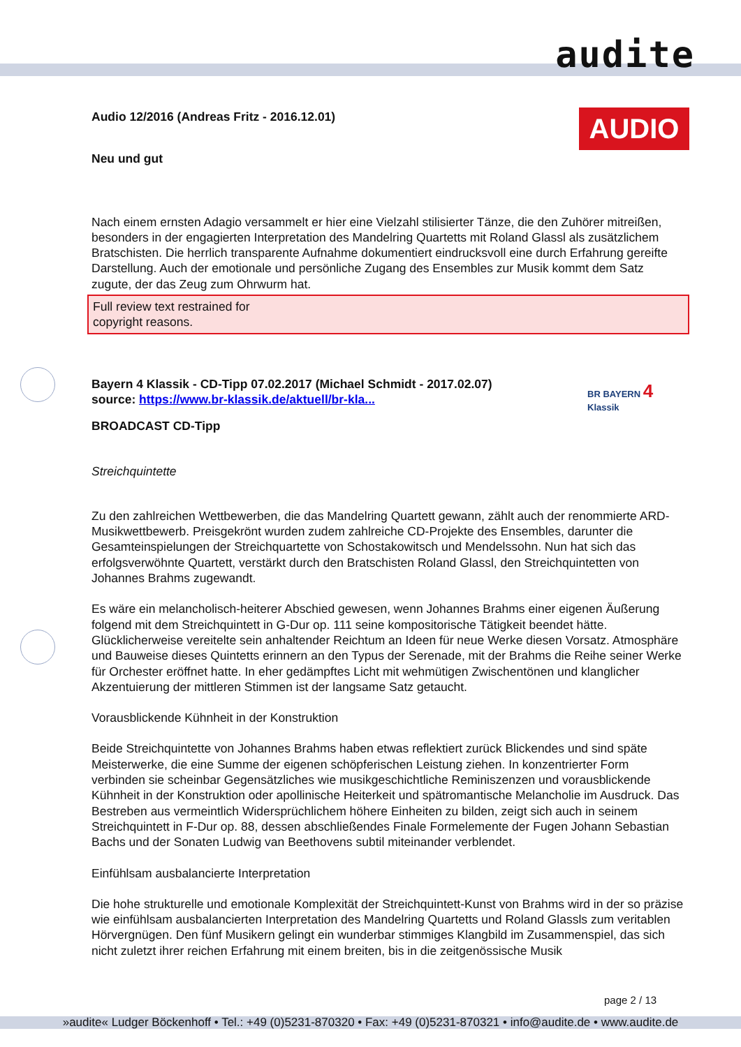audite
AUDIO
BR BAYERN 4 Klassik
Audio 12/2016 (Andreas Fritz - 2016.12.01)
Neu und gut
Nach einem ernsten Adagio versammelt er hier eine Vielzahl stilisierter Tänze, die den Zuhörer mitreißen, besonders in der engagierten Interpretation des Mandelring Quartetts mit Roland Glassl als zusätzlichem Bratschisten. Die herrlich transparente Aufnahme dokumentiert eindrucksvoll eine durch Erfahrung gereifte Darstellung. Auch der emotionale und persönliche Zugang des Ensembles zur Musik kommt dem Satz zugute, der das Zeug zum Ohrwurm hat.
Full review text restrained for
copyright reasons.
Bayern 4 Klassik - CD-Tipp 07.02.2017 (Michael Schmidt - 2017.02.07)
source: https://www.br-klassik.de/aktuell/br-kla...
BROADCAST CD-Tipp
Streichquintette
Zu den zahlreichen Wettbewerben, die das Mandelring Quartett gewann, zählt auch der renommierte ARD-Musikwettbewerb. Preisgekrönt wurden zudem zahlreiche CD-Projekte des Ensembles, darunter die Gesamteinspielungen der Streichquartette von Schostakowitsch und Mendelssohn. Nun hat sich das erfolgsverwöhnte Quartett, verstärkt durch den Bratschisten Roland Glassl, den Streichquintetten von Johannes Brahms zugewandt.
Es wäre ein melancholisch-heiterer Abschied gewesen, wenn Johannes Brahms einer eigenen Äußerung folgend mit dem Streichquintett in G-Dur op. 111 seine kompositorische Tätigkeit beendet hätte. Glücklicherweise vereitelte sein anhaltender Reichtum an Ideen für neue Werke diesen Vorsatz. Atmosphäre und Bauweise dieses Quintetts erinnern an den Typus der Serenade, mit der Brahms die Reihe seiner Werke für Orchester eröffnet hatte. In eher gedämpftes Licht mit wehmütigen Zwischentönen und klanglicher Akzentuierung der mittleren Stimmen ist der langsame Satz getaucht.
Vorausblickende Kühnheit in der Konstruktion
Beide Streichquintette von Johannes Brahms haben etwas reflektiert zurück Blickendes und sind späte Meisterwerke, die eine Summe der eigenen schöpferischen Leistung ziehen. In konzentrierter Form verbinden sie scheinbar Gegensätzliches wie musikgeschichtliche Reminiszenzen und vorausblickende Kühnheit in der Konstruktion oder apollinische Heiterkeit und spätromantische Melancholie im Ausdruck. Das Bestreben aus vermeintlich Widersprüchlichem höhere Einheiten zu bilden, zeigt sich auch in seinem Streichquintett in F-Dur op. 88, dessen abschließendes Finale Formelemente der Fugen Johann Sebastian Bachs und der Sonaten Ludwig van Beethovens subtil miteinander verblendet.
Einfühlsam ausbalancierte Interpretation
Die hohe strukturelle und emotionale Komplexität der Streichquintett-Kunst von Brahms wird in der so präzise wie einfühlsam ausbalancierten Interpretation des Mandelring Quartetts und Roland Glassls zum veritablen Hörvergnügen. Den fünf Musikern gelingt ein wunderbar stimmiges Klangbild im Zusammenspiel, das sich nicht zuletzt ihrer reichen Erfahrung mit einem breiten, bis in die zeitgenössische Musik
page 2 / 13
»audite« Ludger Böckenhoff • Tel.: +49 (0)5231-870320 • Fax: +49 (0)5231-870321 • info@audite.de • www.audite.de